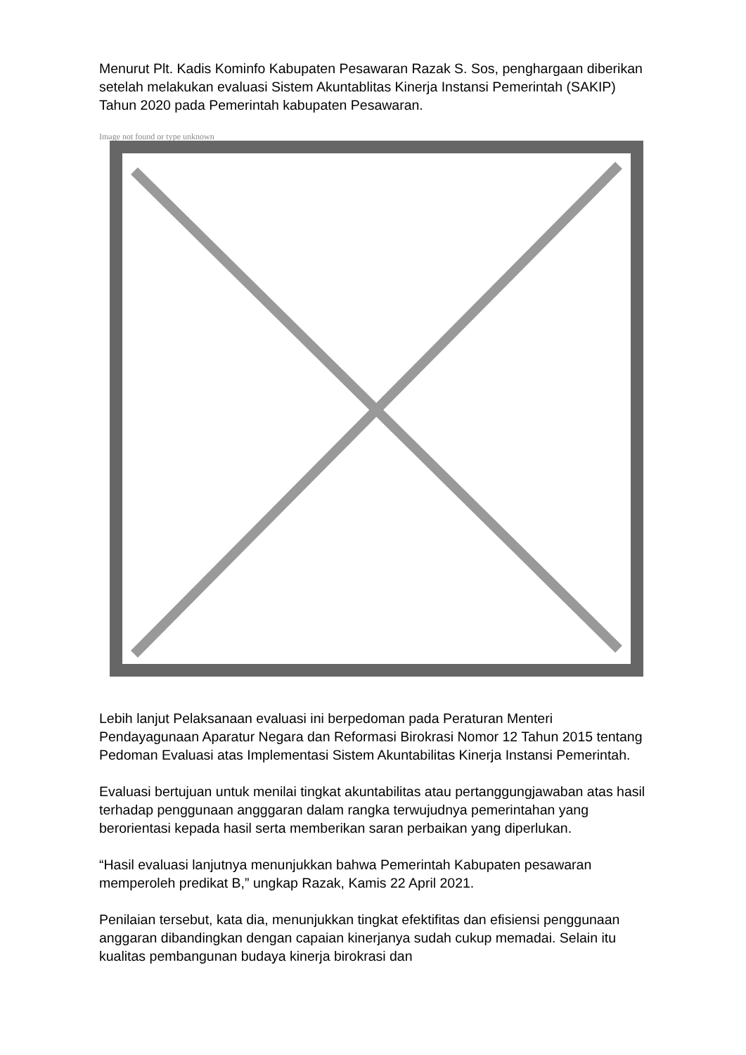Menurut Plt. Kadis Kominfo Kabupaten Pesawaran Razak S. Sos, penghargaan diberikan setelah melakukan evaluasi Sistem Akuntablitas Kinerja Instansi Pemerintah (SAKIP) Tahun 2020 pada Pemerintah kabupaten Pesawaran.
Image not found or type unknown
Lebih lanjut Pelaksanaan evaluasi ini berpedoman pada Peraturan Menteri Pendayagunaan Aparatur Negara dan Reformasi Birokrasi Nomor 12 Tahun 2015 tentang Pedoman Evaluasi atas Implementasi Sistem Akuntabilitas Kinerja Instansi Pemerintah.
Evaluasi bertujuan untuk menilai tingkat akuntabilitas atau pertanggungjawaban atas hasil terhadap penggunaan angggaran dalam rangka terwujudnya pemerintahan yang berorientasi kepada hasil serta memberikan saran perbaikan yang diperlukan.
“Hasil evaluasi lanjutnya menunjukkan bahwa Pemerintah Kabupaten pesawaran memperoleh predikat B,” ungkap Razak, Kamis 22 April 2021.
Penilaian tersebut, kata dia, menunjukkan tingkat efektifitas dan efisiensi penggunaan anggaran dibandingkan dengan capaian kinerjanya sudah cukup memadai. Selain itu kualitas pembangunan budaya kinerja birokrasi dan